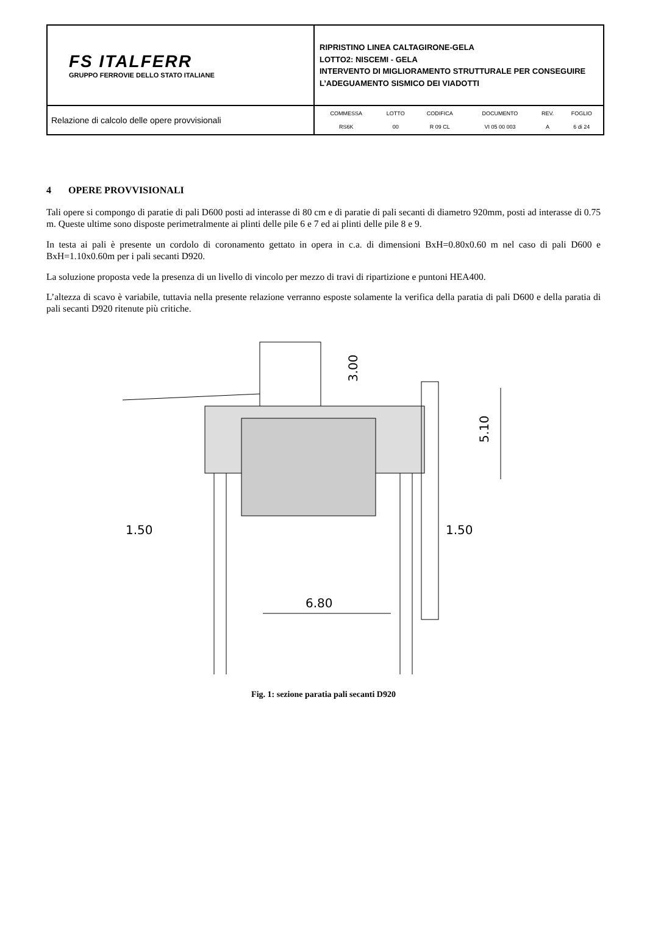| FS ITALFERR GRUPPO FERROVIE DELLO STATO ITALIANE | RIPRISTINO LINEA CALTAGIRONE-GELA LOTTO2: NISCEMI - GELA INTERVENTO DI MIGLIORAMENTO STRUTTURALE PER CONSEGUIRE L’ADEGUAMENTO SISMICO DEI VIADOTTI |
| Relazione di calcolo delle opere provvisionali | / COMMESSA / LOTTO / CODIFICA / DOCUMENTO / REV. / FOGLIO / / RS6K / 00 / R 09 CL / VI 05 00 003 / A / 6 di 24 / |
4 OPERE PROVVISIONALI
Tali opere si compongo di paratie di pali D600 posti ad interasse di 80 cm e di paratie di pali secanti di diametro 920mm, posti ad interasse di 0.75 m. Queste ultime sono disposte perimetralmente ai plinti delle pile 6 e 7 ed ai plinti delle pile 8 e 9.
In testa ai pali è presente un cordolo di coronamento gettato in opera in c.a. di dimensioni BxH=0.80x0.60 m nel caso di pali D600 e BxH=1.10x0.60m per i pali secanti D920.
La soluzione proposta vede la presenza di un livello di vincolo per mezzo di travi di ripartizione e puntoni HEA400.
L’altezza di scavo è variabile, tuttavia nella presente relazione verranno esposte solamente la verifica della paratia di pali D600 e della paratia di pali secanti D920 ritenute più critiche.
5.10
3.00
1.50
1.50
6.80
Fig. 1: sezione paratia pali secanti D920